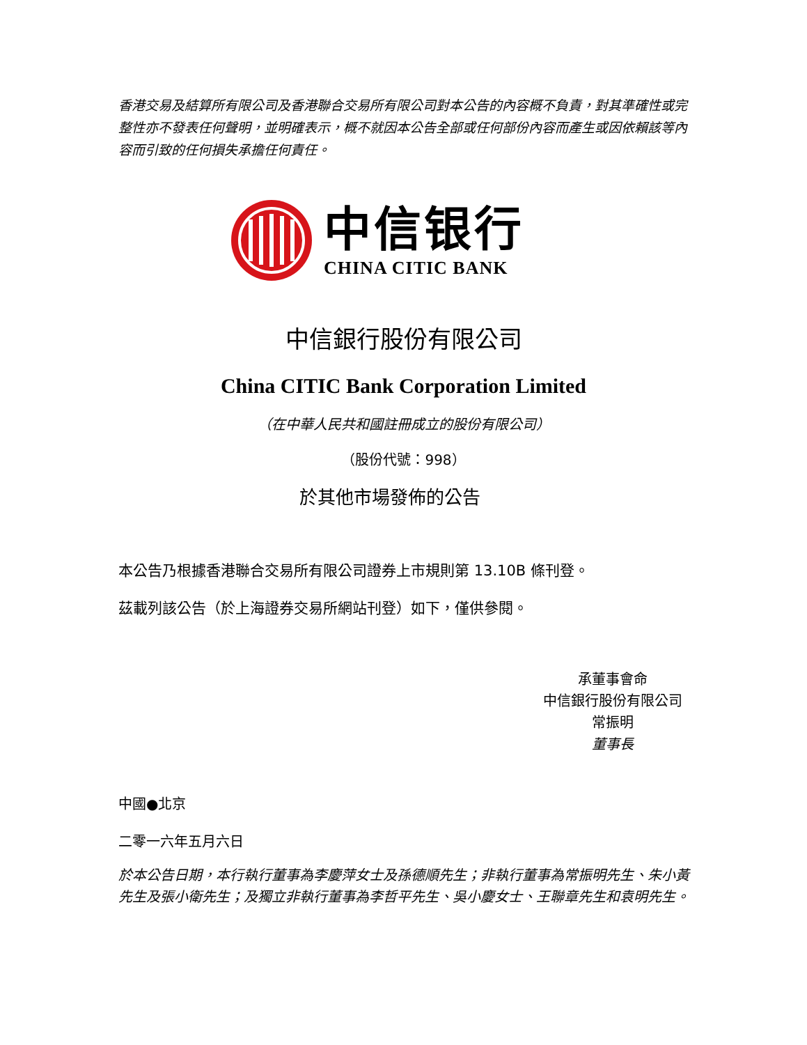香港交易及結算所有限公司及香港聯合交易所有限公司對本公告的內容概不負責，對其準確性或完整性亦不發表任何聲明，並明確表示，概不就因本公告全部或任何部份內容而產生或因依賴該等內容而引致的任何損失承擔任何責任。
中信银行
CHINA CITIC BANK
中信銀行股份有限公司
China CITIC Bank Corporation Limited
（在中華人民共和國註冊成立的股份有限公司）
（股份代號：998）
於其他市場發佈的公告
本公告乃根據香港聯合交易所有限公司證券上市規則第 13.10B 條刊登。
茲載列該公告（於上海證券交易所網站刊登）如下，僅供參閱。
承董事會命
中信銀行股份有限公司
常振明
董事長
中國●北京
二零一六年五月六日
於本公告日期，本行執行董事為李慶萍女士及孫德順先生；非執行董事為常振明先生、朱小黃先生及張小衛先生；及獨立非執行董事為李哲平先生、吳小慶女士、王聯章先生和袁明先生。